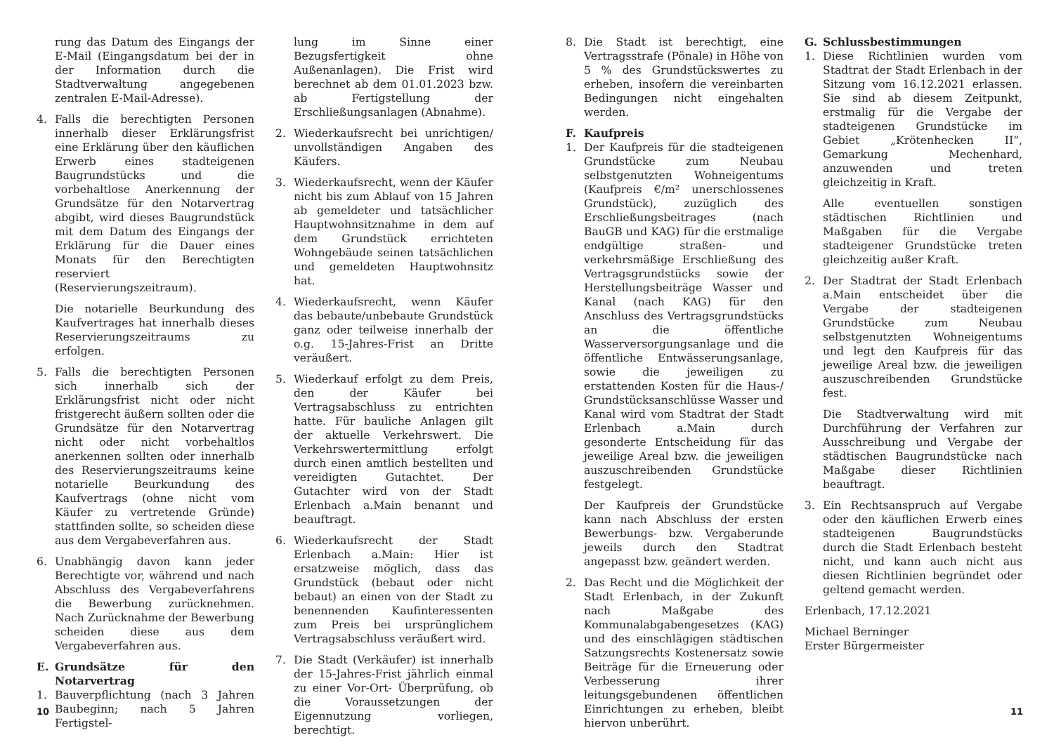rung das Datum des Eingangs der E-Mail (Eingangsdatum bei der in der Information durch die Stadtverwaltung angegebenen zentralen E-Mail-Adresse).
4. Falls die berechtigten Personen innerhalb dieser Erklärungsfrist eine Erklärung über den käuflichen Erwerb eines stadteigenen Baugrundstücks und die vorbehaltlose Anerkennung der Grundsätze für den Notarvertrag abgibt, wird dieses Baugrundstück mit dem Datum des Eingangs der Erklärung für die Dauer eines Monats für den Berechtigten reserviert (Reservierungszeitraum).
Die notarielle Beurkundung des Kaufvertrages hat innerhalb dieses Reservierungszeitraums zu erfolgen.
5. Falls die berechtigten Personen sich innerhalb sich der Erklärungsfrist nicht oder nicht fristgerecht äußern sollten oder die Grundsätze für den Notarvertrag nicht oder nicht vorbehaltlos anerkennen sollten oder innerhalb des Reservierungszeitraums keine notarielle Beurkundung des Kaufvertrags (ohne nicht vom Käufer zu vertretende Gründe) stattfinden sollte, so scheiden diese aus dem Vergabeverfahren aus.
6. Unabhängig davon kann jeder Berechtigte vor, während und nach Abschluss des Vergabeverfahrens die Bewerbung zurücknehmen. Nach Zurücknahme der Bewerbung scheiden diese aus dem Vergabeverfahren aus.
E. Grundsätze für den Notarvertrag
1. Bauverpflichtung (nach 3 Jahren Baubeginn; nach 5 Jahren Fertigstel-
lung im Sinne einer Bezugsfertigkeit ohne Außenanlagen). Die Frist wird berechnet ab dem 01.01.2023 bzw. ab Fertigstellung der Erschließungsanlagen (Abnahme).
2. Wiederkaufsrecht bei unrichtigen/ unvollständigen Angaben des Käufers.
3. Wiederkaufsrecht, wenn der Käufer nicht bis zum Ablauf von 15 Jahren ab gemeldeter und tatsächlicher Hauptwohnsitznahme in dem auf dem Grundstück errichteten Wohngebäude seinen tatsächlichen und gemeldeten Hauptwohnsitz hat.
4. Wiederkaufsrecht, wenn Käufer das bebaute/unbebaute Grundstück ganz oder teilweise innerhalb der o.g. 15-Jahres-Frist an Dritte veräußert.
5. Wiederkauf erfolgt zu dem Preis, den der Käufer bei Vertragsabschluss zu entrichten hatte. Für bauliche Anlagen gilt der aktuelle Verkehrswert. Die Verkehrswertermittlung erfolgt durch einen amtlich bestellten und vereidigten Gutachtet. Der Gutachter wird von der Stadt Erlenbach a.Main benannt und beauftragt.
6. Wiederkaufsrecht der Stadt Erlenbach a.Main: Hier ist ersatzweise möglich, dass das Grundstück (bebaut oder nicht bebaut) an einen von der Stadt zu benennenden Kaufinteressenten zum Preis bei ursprünglichem Vertragsabschluss veräußert wird.
7. Die Stadt (Verkäufer) ist innerhalb der 15-Jahres-Frist jährlich einmal zu einer Vor-Ort- Überprüfung, ob die Voraussetzungen der Eigennutzung vorliegen, berechtigt.
10
8. Die Stadt ist berechtigt, eine Vertragsstrafe (Pönale) in Höhe von 5 % des Grundstückswertes zu erheben, insofern die vereinbarten Bedingungen nicht eingehalten werden.
F. Kaufpreis
1. Der Kaufpreis für die stadteigenen Grundstücke zum Neubau selbstgenutzten Wohneigentums (Kaufpreis €/m² unerschlossenes Grundstück), zuzüglich des Erschließungsbeitrages (nach BauGB und KAG) für die erstmalige endgültige straßen- und verkehrsmäßige Erschließung des Vertragsgrundstücks sowie der Herstellungsbeiträge Wasser und Kanal (nach KAG) für den Anschluss des Vertragsgrundstücks an die öffentliche Wasserversorgungsanlage und die öffentliche Entwässerungsanlage, sowie die jeweiligen zu erstattenden Kosten für die Haus-/ Grundstücksanschlüsse Wasser und Kanal wird vom Stadtrat der Stadt Erlenbach a.Main durch gesonderte Entscheidung für das jeweilige Areal bzw. die jeweiligen auszuschreibenden Grundstücke festgelegt.
Der Kaufpreis der Grundstücke kann nach Abschluss der ersten Bewerbungs- bzw. Vergaberunde jeweils durch den Stadtrat angepasst bzw. geändert werden.
2. Das Recht und die Möglichkeit der Stadt Erlenbach, in der Zukunft nach Maßgabe des Kommunalabgabengesetzes (KAG) und des einschlägigen städtischen Satzungsrechts Kostenersatz sowie Beiträge für die Erneuerung oder Verbesserung ihrer leitungsgebundenen öffentlichen Einrichtungen zu erheben, bleibt hiervon unberührt.
G. Schlussbestimmungen
1. Diese Richtlinien wurden vom Stadtrat der Stadt Erlenbach in der Sitzung vom 16.12.2021 erlassen. Sie sind ab diesem Zeitpunkt, erstmalig für die Vergabe der stadteigenen Grundstücke im Gebiet „Krötenhecken II“, Gemarkung Mechenhard, anzuwenden und treten gleichzeitig in Kraft.
Alle eventuellen sonstigen städtischen Richtlinien und Maßgaben für die Vergabe stadteigener Grundstücke treten gleichzeitig außer Kraft.
2. Der Stadtrat der Stadt Erlenbach a.Main entscheidet über die Vergabe der stadteigenen Grundstücke zum Neubau selbstgenutzten Wohneigentums und legt den Kaufpreis für das jeweilige Areal bzw. die jeweiligen auszuschreibenden Grundstücke fest.
Die Stadtverwaltung wird mit Durchführung der Verfahren zur Ausschreibung und Vergabe der städtischen Baugrundstücke nach Maßgabe dieser Richtlinien beauftragt.
3. Ein Rechtsanspruch auf Vergabe oder den käuflichen Erwerb eines stadteigenen Baugrundstücks durch die Stadt Erlenbach besteht nicht, und kann auch nicht aus diesen Richtlinien begründet oder geltend gemacht werden.
Erlenbach, 17.12.2021
Michael Berninger
Erster Bürgermeister
11